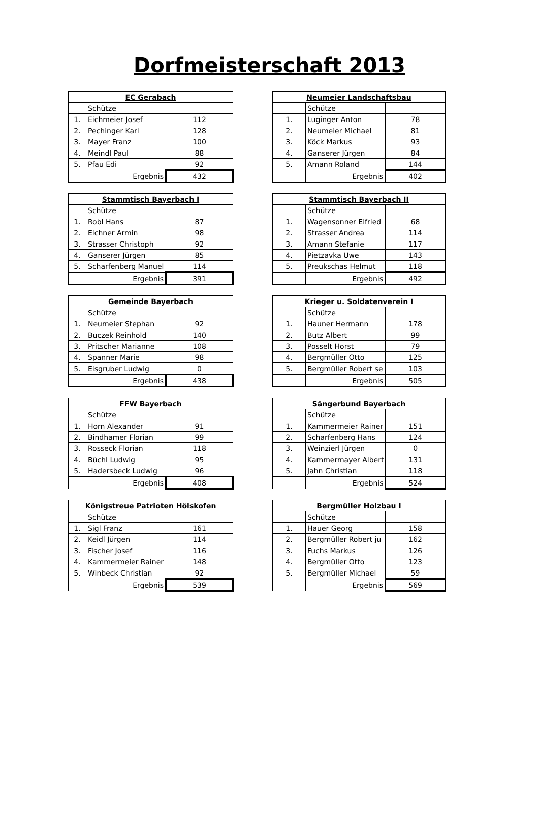Dorfmeisterschaft 2013
| EC Gerabach | | |
| --- | --- | --- |
| | Schütze | |
| 1. | Eichmeier Josef | 112 |
| 2. | Pechinger Karl | 128 |
| 3. | Mayer Franz | 100 |
| 4. | Meindl Paul | 88 |
| 5. | Pfau Edi | 92 |
| | Ergebnis | 432 |
| Neumeier Landschaftsbau | | |
| --- | --- | --- |
| | Schütze | |
| 1. | Luginger Anton | 78 |
| 2. | Neumeier Michael | 81 |
| 3. | Köck Markus | 93 |
| 4. | Ganserer Jürgen | 84 |
| 5. | Amann Roland | 144 |
| | Ergebnis | 402 |
| Stammtisch Bayerbach I | | |
| --- | --- | --- |
| | Schütze | |
| 1. | Robl Hans | 87 |
| 2. | Eichner Armin | 98 |
| 3. | Strasser Christoph | 92 |
| 4. | Ganserer Jürgen | 85 |
| 5. | Scharfenberg Manuel | 114 |
| | Ergebnis | 391 |
| Stammtisch Bayerbach II | | |
| --- | --- | --- |
| | Schütze | |
| 1. | Wagensonner Elfried | 68 |
| 2. | Strasser Andrea | 114 |
| 3. | Amann Stefanie | 117 |
| 4. | Pietzavka Uwe | 143 |
| 5. | Preukschas Helmut | 118 |
| | Ergebnis | 492 |
| Gemeinde Bayerbach | | |
| --- | --- | --- |
| | Schütze | |
| 1. | Neumeier Stephan | 92 |
| 2. | Buczek Reinhold | 140 |
| 3. | Pritscher Marianne | 108 |
| 4. | Spanner Marie | 98 |
| 5. | Eisgruber Ludwig | 0 |
| | Ergebnis | 438 |
| Krieger u. Soldatenverein I | | |
| --- | --- | --- |
| | Schütze | |
| 1. | Hauner Hermann | 178 |
| 2. | Butz Albert | 99 |
| 3. | Posselt Horst | 79 |
| 4. | Bergmüller Otto | 125 |
| 5. | Bergmüller Robert se | 103 |
| | Ergebnis | 505 |
| FFW Bayerbach | | |
| --- | --- | --- |
| | Schütze | |
| 1. | Horn Alexander | 91 |
| 2. | Bindhamer Florian | 99 |
| 3. | Rosseck Florian | 118 |
| 4. | Büchl Ludwig | 95 |
| 5. | Hadersbeck Ludwig | 96 |
| | Ergebnis | 408 |
| Sängerbund Bayerbach | | |
| --- | --- | --- |
| | Schütze | |
| 1. | Kammermeier Rainer | 151 |
| 2. | Scharfenberg Hans | 124 |
| 3. | Weinzierl Jürgen | 0 |
| 4. | Kammermayer Albert | 131 |
| 5. | Jahn Christian | 118 |
| | Ergebnis | 524 |
| Königstreue Patrioten Hölskofen | | |
| --- | --- | --- |
| | Schütze | |
| 1. | Sigl Franz | 161 |
| 2. | Keidl Jürgen | 114 |
| 3. | Fischer Josef | 116 |
| 4. | Kammermeier Rainer | 148 |
| 5. | Winbeck Christian | 92 |
| | Ergebnis | 539 |
| Bergmüller Holzbau I | | |
| --- | --- | --- |
| | Schütze | |
| 1. | Hauer Georg | 158 |
| 2. | Bergmüller Robert ju | 162 |
| 3. | Fuchs Markus | 126 |
| 4. | Bergmüller Otto | 123 |
| 5. | Bergmüller Michael | 59 |
| | Ergebnis | 569 |